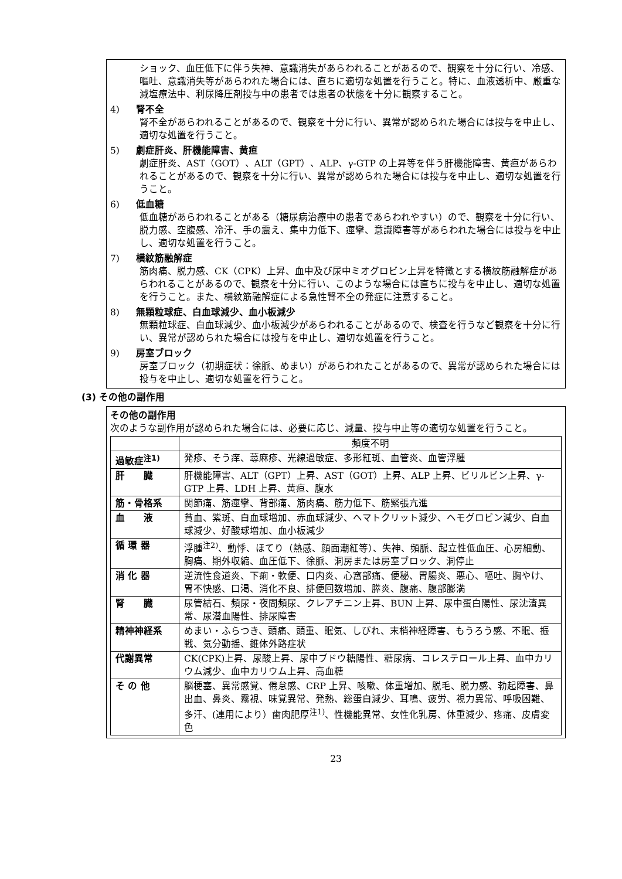ショック、血圧低下に伴う失神、意識消失があらわれることがあるので、観察を十分に行い、冷感、嘔吐、意識消失等があらわれた場合には、直ちに適切な処置を行うこと。特に、血液透析中、厳重な減塩療法中、利尿降圧剤投与中の患者では患者の状態を十分に観察すること。
4) 腎不全
腎不全があらわれることがあるので、観察を十分に行い、異常が認められた場合には投与を中止し、適切な処置を行うこと。
5) 劇症肝炎、肝機能障害、黄疸
劇症肝炎、AST（GOT）、ALT（GPT）、ALP、γ-GTP の上昇等を伴う肝機能障害、黄疸があらわれることがあるので、観察を十分に行い、異常が認められた場合には投与を中止し、適切な処置を行うこと。
6) 低血糖
低血糖があらわれることがある（糖尿病治療中の患者であらわれやすい）ので、観察を十分に行い、脱力感、空腹感、冷汗、手の震え、集中力低下、痙攣、意識障害等があらわれた場合には投与を中止し、適切な処置を行うこと。
7) 横紋筋融解症
筋肉痛、脱力感、CK（CPK）上昇、血中及び尿中ミオグロビン上昇を特徴とする横紋筋融解症があらわれることがあるので、観察を十分に行い、このような場合には直ちに投与を中止し、適切な処置を行うこと。また、横紋筋融解症による急性腎不全の発症に注意すること。
8) 無顆粒球症、白血球減少、血小板減少
無顆粒球症、白血球減少、血小板減少があらわれることがあるので、検査を行うなど観察を十分に行い、異常が認められた場合には投与を中止し、適切な処置を行うこと。
9) 房室ブロック
房室ブロック（初期症状：徐脈、めまい）があらわれたことがあるので、異常が認められた場合には投与を中止し、適切な処置を行うこと。
(3) その他の副作用
その他の副作用
次のような副作用が認められた場合には、必要に応じ、減量、投与中止等の適切な処置を行うこと。
| | 頻度不明 |
| --- | --- |
| 過敏症<sup>注1)</sup> | 発疹、そう痒、蕁麻疹、光線過敏症、多形紅斑、血管炎、血管浮腫 |
| 肝 臓 | 肝機能障害、ALT（GPT）上昇、AST（GOT）上昇、ALP 上昇、ビリルビン上昇、γ-GTP 上昇、LDH 上昇、黄疸、腹水 |
| 筋・骨格系 | 関節痛、筋痙攣、背部痛、筋肉痛、筋力低下、筋緊張亢進 |
| 血 液 | 貧血、紫斑、白血球増加、赤血球減少、ヘマトクリット減少、ヘモグロビン減少、白血球減少、好酸球増加、血小板減少 |
| 循 環 器 | 浮腫<sup>注2)</sup>、動悸、ほてり（熱感、顔面潮紅等）、失神、頻脈、起立性低血圧、心房細動、胸痛、期外収縮、血圧低下、徐脈、洞房または房室ブロック、洞停止 |
| 消 化 器 | 逆流性食道炎、下痢・軟便、口内炎、心窩部痛、便秘、胃腸炎、悪心、嘔吐、胸やけ、胃不快感、口渇、消化不良、排便回数増加、膵炎、腹痛、腹部膨満 |
| 腎 臓 | 尿管結石、頻尿・夜間頻尿、クレアチニン上昇、BUN 上昇、尿中蛋白陽性、尿沈渣異常、尿潜血陽性、排尿障害 |
| 精神神経系 | めまい・ふらつき、頭痛、頭重、眠気、しびれ、末梢神経障害、もうろう感、不眠、振戦、気分動揺、錐体外路症状 |
| 代謝異常 | CK(CPK)上昇、尿酸上昇、尿中ブドウ糖陽性、糖尿病、コレステロール上昇、血中カリウム減少、血中カリウム上昇、高血糖 |
| そ の 他 | 脳梗塞、異常感覚、倦怠感、CRP 上昇、咳嗽、体重増加、脱毛、脱力感、勃起障害、鼻出血、鼻炎、霧視、味覚異常、発熱、総蛋白減少、耳鳴、疲労、視力異常、呼吸困難、多汗、(連用により）歯肉肥厚<sup>注1)</sup>、性機能異常、女性化乳房、体重減少、疼痛、皮膚変色 |
23